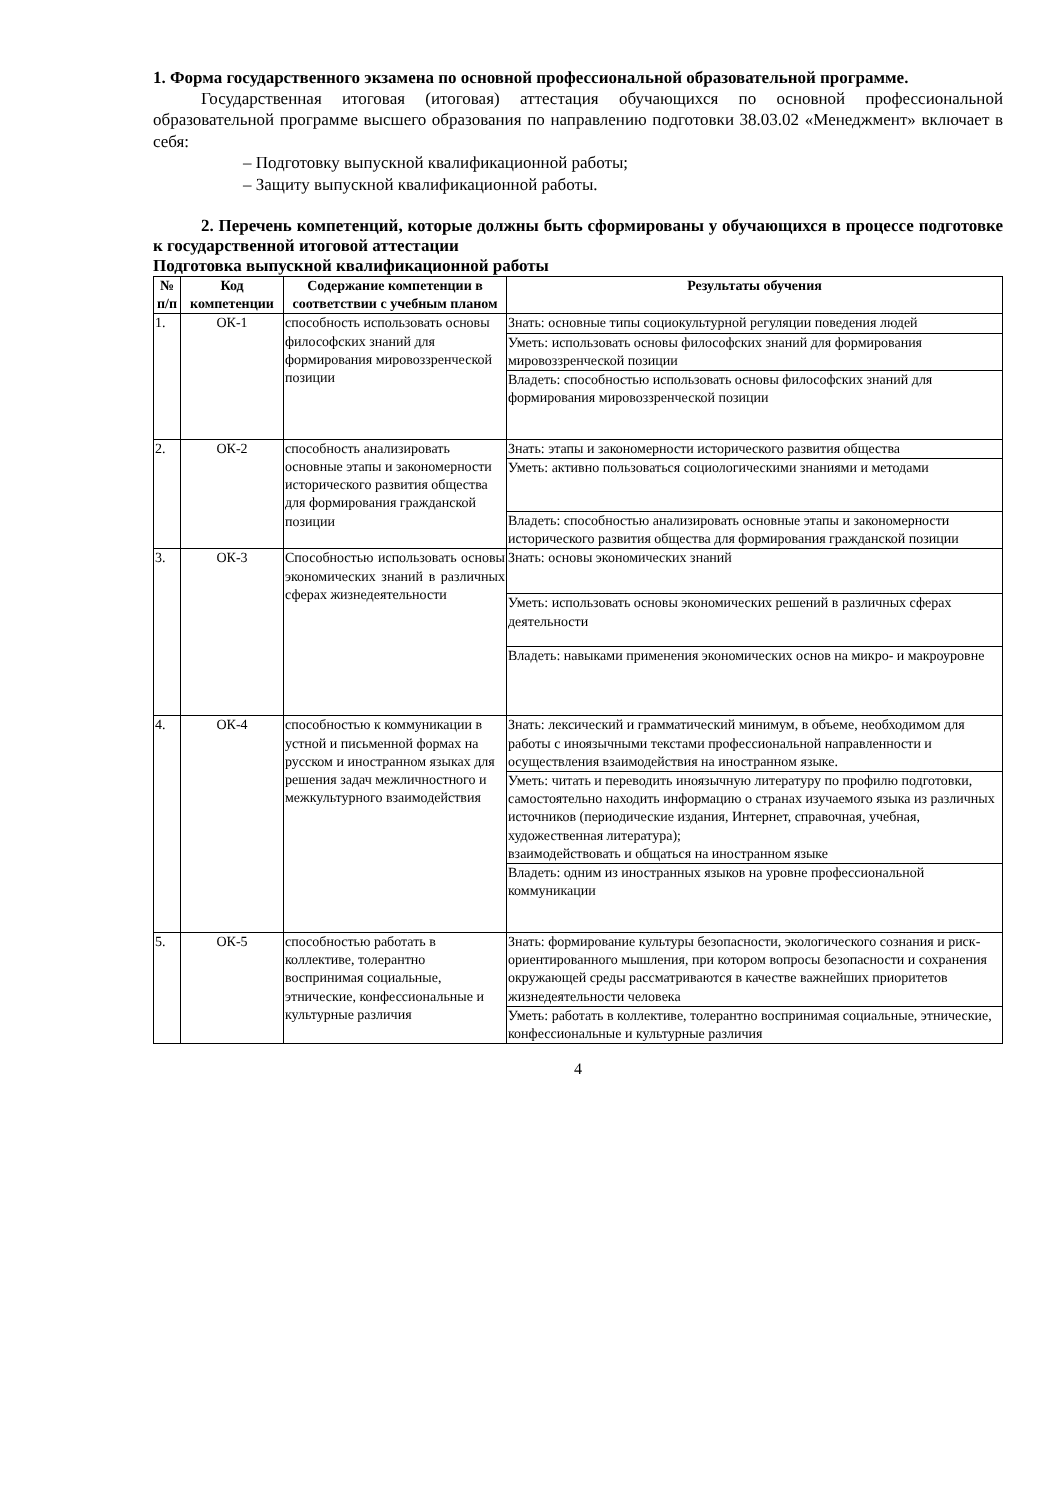1. Форма государственного экзамена по основной профессиональной образовательной программе.
Государственная итоговая (итоговая) аттестация обучающихся по основной профессиональной образовательной программе высшего образования по направлению подготовки 38.03.02 «Менеджмент» включает в себя:
– Подготовку выпускной квалификационной работы;
– Защиту выпускной квалификационной работы.
2. Перечень компетенций, которые должны быть сформированы у обучающихся в процессе подготовке к государственной итоговой аттестации
Подготовка выпускной квалификационной работы
| № п/п | Код компетенции | Содержание компетенции в соответствии с учебным планом | Результаты обучения |
| --- | --- | --- | --- |
| 1. | ОК-1 | способность использовать основы философских знаний для формирования мировоззренческой позиции | Знать: основные типы социокультурной регуляции поведения людей |
| | | | Уметь: использовать основы философских знаний для формирования мировоззренческой позиции |
| | | | Владеть: способностью использовать основы философских знаний для формирования мировоззренческой позиции |
| 2. | ОК-2 | способность анализировать основные этапы и закономерности исторического развития общества для формирования гражданской позиции | Знать: этапы и закономерности исторического развития общества |
| | | | Уметь: активно пользоваться социологическими знаниями и методами |
| | | | Владеть: способностью анализировать основные этапы и закономерности исторического развития общества для формирования гражданской позиции |
| 3. | ОК-3 | Способностью использовать основы экономических знаний в различных сферах жизнедеятельности | Знать: основы экономических знаний |
| | | | Уметь: использовать основы экономических решений в различных сферах деятельности |
| | | | Владеть: навыками применения экономических основ на микро- и макроуровне |
| 4. | ОК-4 | способностью к коммуникации в устной и письменной формах на русском и иностранном языках для решения задач межличностного и межкультурного взаимодействия | Знать: лексический и грамматический минимум, в объеме, необходимом для работы с иноязычными текстами профессиональной направленности и осуществления взаимодействия на иностранном языке. |
| | | | Уметь: читать и переводить иноязычную литературу по профилю подготовки, самостоятельно находить информацию о странах изучаемого языка из различных источников (периодические издания, Интернет, справочная, учебная, художественная литература); взаимодействовать и общаться на иностранном языке |
| | | | Владеть: одним из иностранных языков на уровне профессиональной коммуникации |
| 5. | ОК-5 | способностью работать в коллективе, толерантно воспринимая социальные, этнические, конфессиональные и культурные различия | Знать: формирование культуры безопасности, экологического сознания и риск-ориентированного мышления, при котором вопросы безопасности и сохранения окружающей среды рассматриваются в качестве важнейших приоритетов жизнедеятельности человека |
| | | | Уметь: работать в коллективе, толерантно воспринимая социальные, этнические, конфессиональные и культурные различия |
4